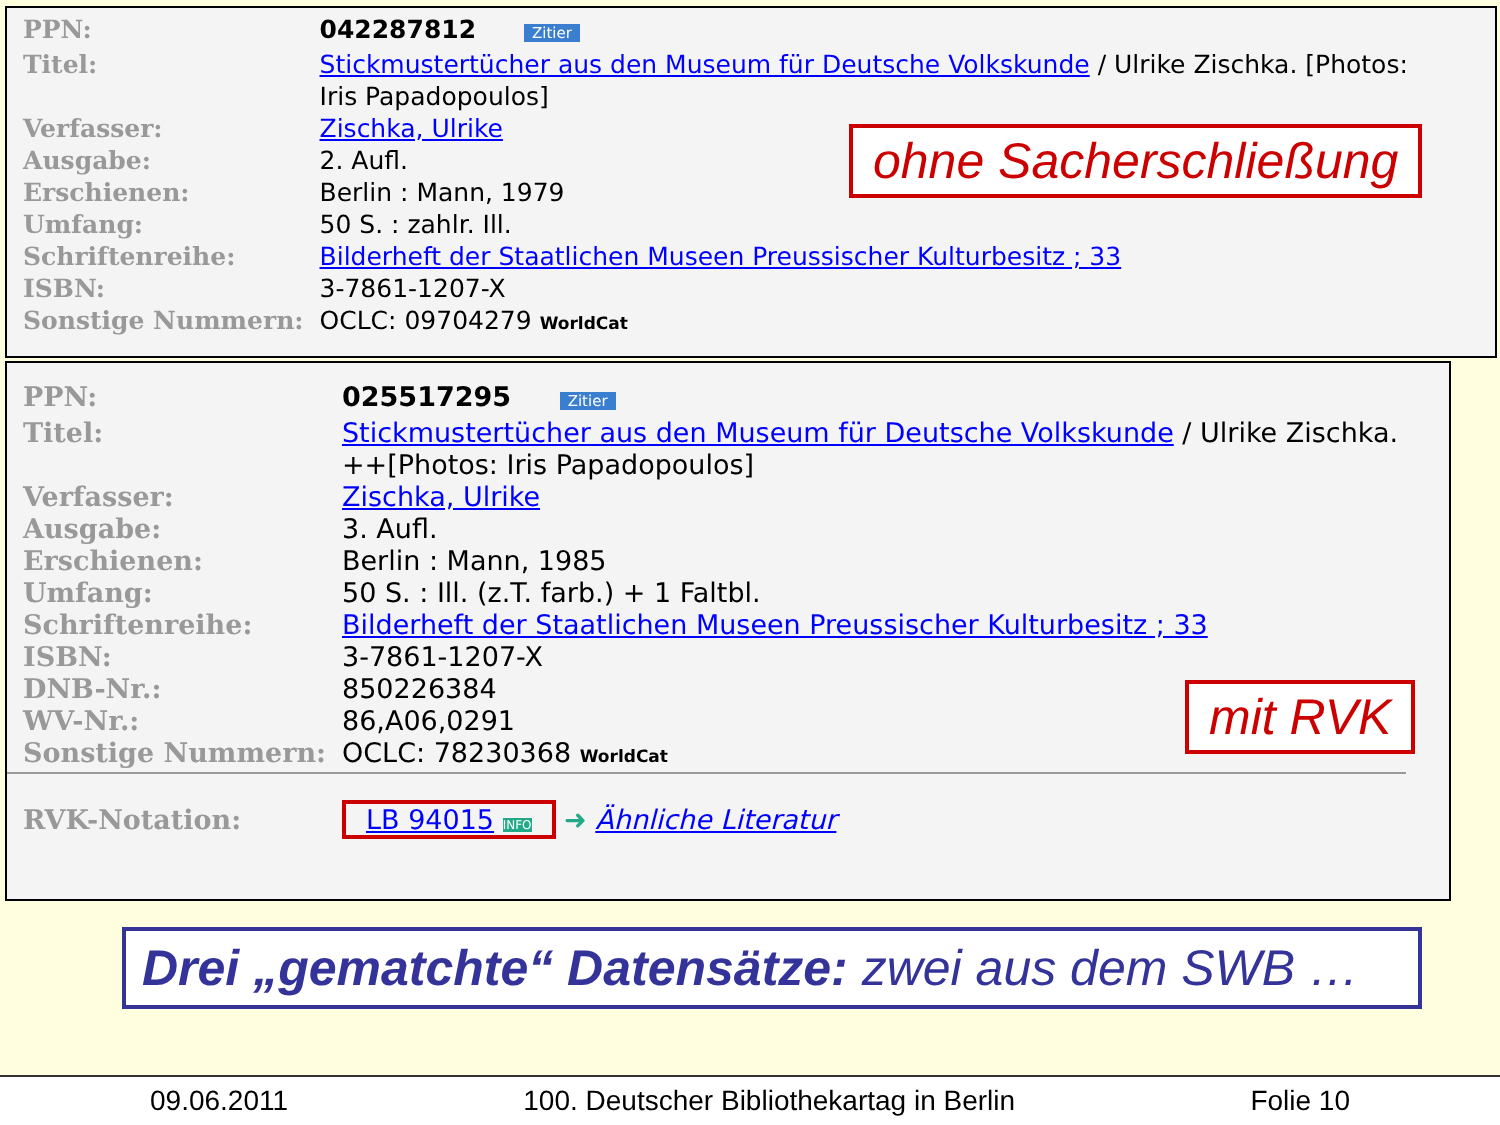| PPN: | 042287812 Zitier |
| Titel: | Stickmustertücher aus den Museum für Deutsche Volkskunde / Ulrike Zischka. [Photos: Iris Papadopoulos] |
| Verfasser: | Zischka, Ulrike |
| Ausgabe: | 2. Aufl. |
| Erschienen: | Berlin : Mann, 1979 |
| Umfang: | 50 S. : zahlr. Ill. |
| Schriftenreihe: | Bilderheft der Staatlichen Museen Preussischer Kulturbesitz ; 33 |
| ISBN: | 3-7861-1207-X |
| Sonstige Nummern: | OCLC: 09704279 WorldCat |
ohne Sacherschließung
| PPN: | 025517295 Zitier |
| Titel: | Stickmustertücher aus den Museum für Deutsche Volkskunde / Ulrike Zischka. ++[Photos: Iris Papadopoulos] |
| Verfasser: | Zischka, Ulrike |
| Ausgabe: | 3. Aufl. |
| Erschienen: | Berlin : Mann, 1985 |
| Umfang: | 50 S. : Ill. (z.T. farb.) + 1 Faltbl. |
| Schriftenreihe: | Bilderheft der Staatlichen Museen Preussischer Kulturbesitz ; 33 |
| ISBN: | 3-7861-1207-X |
| DNB-Nr.: | 850226384 |
| WV-Nr.: | 86,A06,0291 |
| Sonstige Nummern: | OCLC: 78230368 WorldCat |
| RVK-Notation: | LB 94015 INFO ➜ Ähnliche Literatur |
mit RVK
Drei „gematchte“ Datensätze: zwei aus dem SWB …
09.06.2011 100. Deutscher Bibliothekartag in Berlin Folie 10